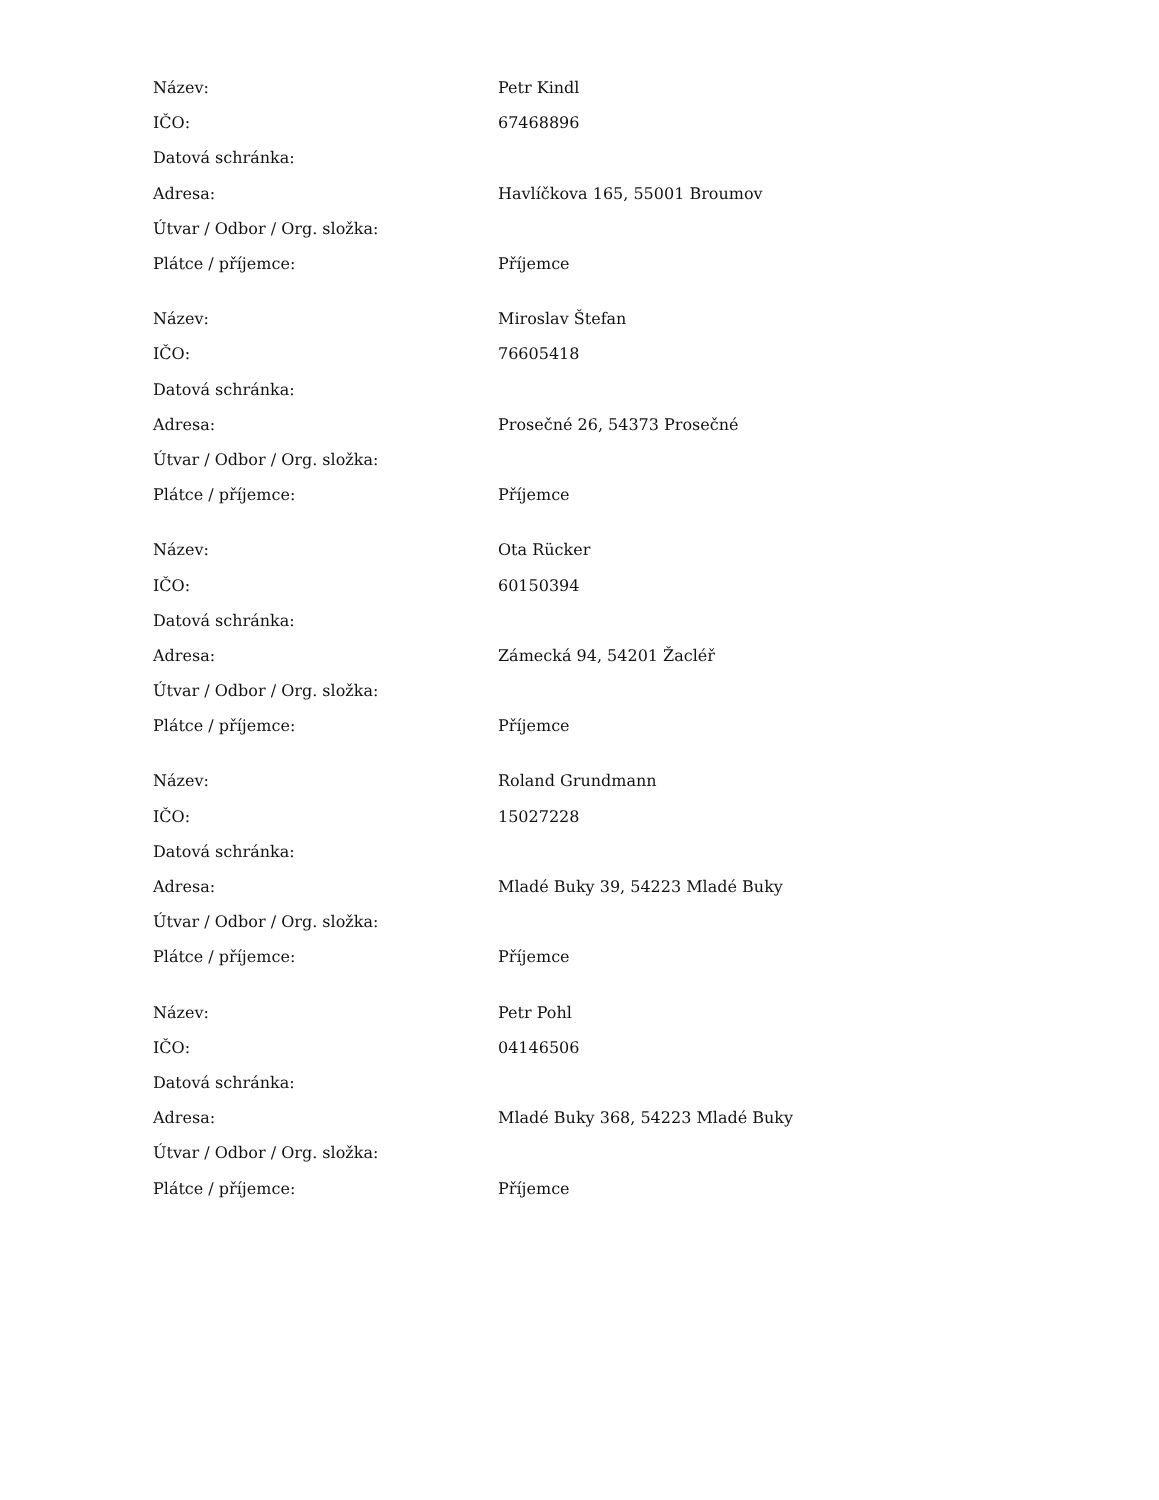| Název: | Petr Kindl |
| IČO: | 67468896 |
| Datová schránka: | |
| Adresa: | Havlíčkova 165, 55001 Broumov |
| Útvar / Odbor / Org. složka: | |
| Plátce / příjemce: | Příjemce |
| Název: | Miroslav Štefan |
| IČO: | 76605418 |
| Datová schránka: | |
| Adresa: | Prosečné 26, 54373 Prosečné |
| Útvar / Odbor / Org. složka: | |
| Plátce / příjemce: | Příjemce |
| Název: | Ota Rücker |
| IČO: | 60150394 |
| Datová schránka: | |
| Adresa: | Zámecká 94, 54201 Žacléř |
| Útvar / Odbor / Org. složka: | |
| Plátce / příjemce: | Příjemce |
| Název: | Roland Grundmann |
| IČO: | 15027228 |
| Datová schránka: | |
| Adresa: | Mladé Buky 39, 54223 Mladé Buky |
| Útvar / Odbor / Org. složka: | |
| Plátce / příjemce: | Příjemce |
| Název: | Petr Pohl |
| IČO: | 04146506 |
| Datová schránka: | |
| Adresa: | Mladé Buky 368, 54223 Mladé Buky |
| Útvar / Odbor / Org. složka: | |
| Plátce / příjemce: | Příjemce |